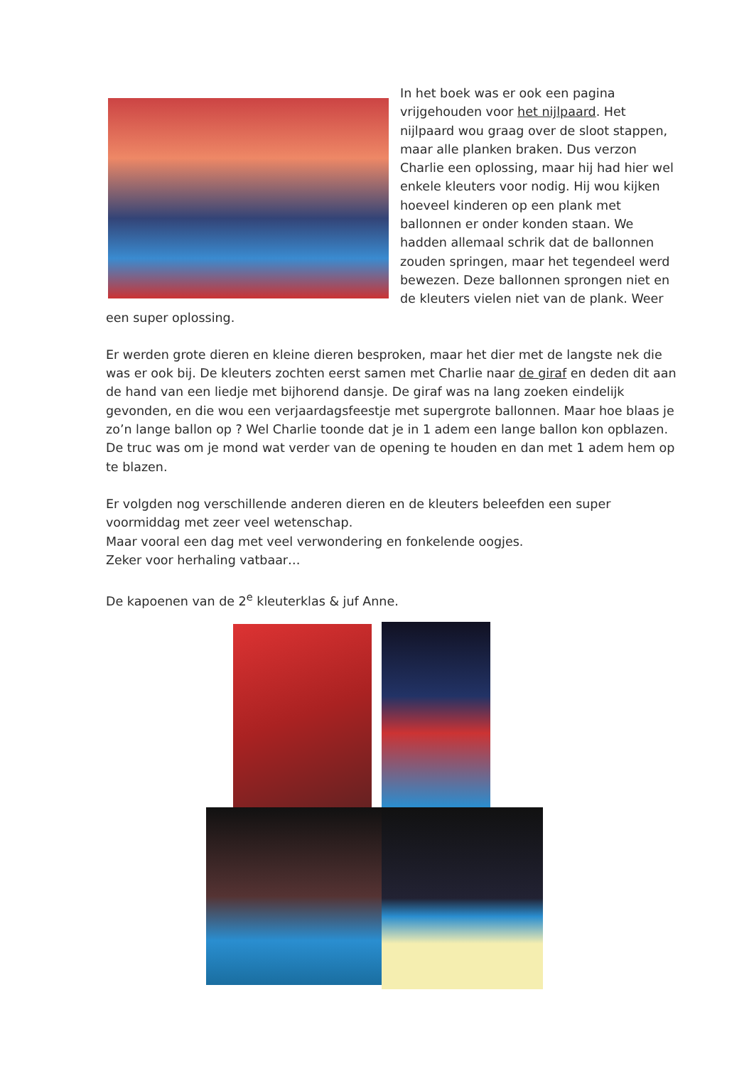In het boek was er ook een pagina vrijgehouden voor het nijlpaard. Het nijlpaard wou graag over de sloot stappen, maar alle planken braken. Dus verzon Charlie een oplossing, maar hij had hier wel enkele kleuters voor nodig. Hij wou kijken hoeveel kinderen op een plank met ballonnen er onder konden staan. We hadden allemaal schrik dat de ballonnen zouden springen, maar het tegendeel werd bewezen. Deze ballonnen sprongen niet en de kleuters vielen niet van de plank. Weer een super oplossing.
Er werden grote dieren en kleine dieren besproken, maar het dier met de langste nek die was er ook bij. De kleuters zochten eerst samen met Charlie naar de giraf en deden dit aan de hand van een liedje met bijhorend dansje. De giraf was na lang zoeken eindelijk gevonden, en die wou een verjaardagsfeestje met supergrote ballonnen. Maar hoe blaas je zo’n lange ballon op ? Wel Charlie toonde dat je in 1 adem een lange ballon kon opblazen. De truc was om je mond wat verder van de opening te houden en dan met 1 adem hem op te blazen.
Er volgden nog verschillende anderen dieren en de kleuters beleefden een super voormiddag met zeer veel wetenschap.
Maar vooral een dag met veel verwondering en fonkelende oogjes.
Zeker voor herhaling vatbaar…
De kapoenen van de 2<sup>e</sup> kleuterklas & juf Anne.